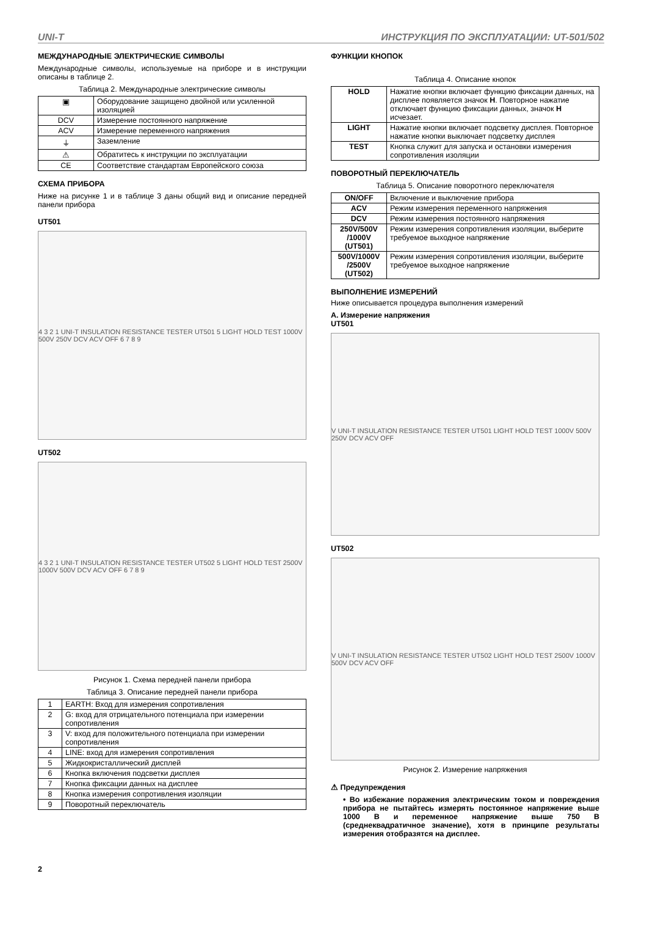UNI-T ИНСТРУКЦИЯ ПО ЭКСПЛУАТАЦИИ: UT-501/502
МЕЖДУНАРОДНЫЕ ЭЛЕКТРИЧЕСКИЕ СИМВОЛЫ
Международные символы, используемые на приборе и в инструкции описаны в таблице 2.
Таблица 2. Международные электрические символы
| ▣ | Оборудование защищено двойной или усиленной изоляцией |
| DCV | Измерение постоянного напряжение |
| ACV | Измерение переменного напряжения |
| ⏚ | Заземление |
| ⚠ | Обратитесь к инструкции по эксплуатации |
| CE | Соответствие стандартам Европейского союза |
СХЕМА ПРИБОРА
Ниже на рисунке 1 и в таблице 3 даны общий вид и описание передней панели прибора
UT501
4 3 2 1 UNI-T INSULATION RESISTANCE TESTER UT501 5 LIGHT HOLD TEST 1000V 500V 250V DCV ACV OFF 6 7 8 9
UT502
4 3 2 1 UNI-T INSULATION RESISTANCE TESTER UT502 5 LIGHT HOLD TEST 2500V 1000V 500V DCV ACV OFF 6 7 8 9
Рисунок 1. Схема передней панели прибора
Таблица 3. Описание передней панели прибора
| 1 | EARTH: Вход для измерения сопротивления |
| 2 | G: вход для отрицательного потенциала при измерении сопротивления |
| 3 | V: вход для положительного потенциала при измерении сопротивления |
| 4 | LINE: вход для измерения сопротивления |
| 5 | Жидкокристаллический дисплей |
| 6 | Кнопка включения подсветки дисплея |
| 7 | Кнопка фиксации данных на дисплее |
| 8 | Кнопка измерения сопротивления изоляции |
| 9 | Поворотный переключатель |
ФУНКЦИИ КНОПОК
Таблица 4. Описание кнопок
| HOLD | Нажатие кнопки включает функцию фиксации данных, на дисплее появляется значок H . Повторное нажатие отключает функцию фиксации данных, значок H исчезает. |
| LIGHT | Нажатие кнопки включает подсветку дисплея. Повторное нажатие кнопки выключает подсветку дисплея |
| TEST | Кнопка служит для запуска и остановки измерения сопротивления изоляции |
ПОВОРОТНЫЙ ПЕРЕКЛЮЧАТЕЛЬ
Таблица 5. Описание поворотного переключателя
| ON/OFF | Включение и выключение прибора |
| ACV | Режим измерения переменного напряжения |
| DCV | Режим измерения постоянного напряжения |
| 250V/500V /1000V (UT501) | Режим измерения сопротивления изоляции, выберите требуемое выходное напряжение |
| 500V/1000V /2500V (UT502) | Режим измерения сопротивления изоляции, выберите требуемое выходное напряжение |
ВЫПОЛНЕНИЕ ИЗМЕРЕНИЙ
Ниже описывается процедура выполнения измерений
А. Измерение напряжения
UT501
V UNI-T INSULATION RESISTANCE TESTER UT501 LIGHT HOLD TEST 1000V 500V 250V DCV ACV OFF
UT502
V UNI-T INSULATION RESISTANCE TESTER UT502 LIGHT HOLD TEST 2500V 1000V 500V DCV ACV OFF
Рисунок 2. Измерение напряжения
⚠ Предупреждения
• Во избежание поражения электрическим током и повреждения прибора не пытайтесь измерять постоянное напряжение выше 1000 В и переменное напряжение выше 750 В (среднеквадратичное значение), хотя в принципе результаты измерения отобразятся на дисплее.
2